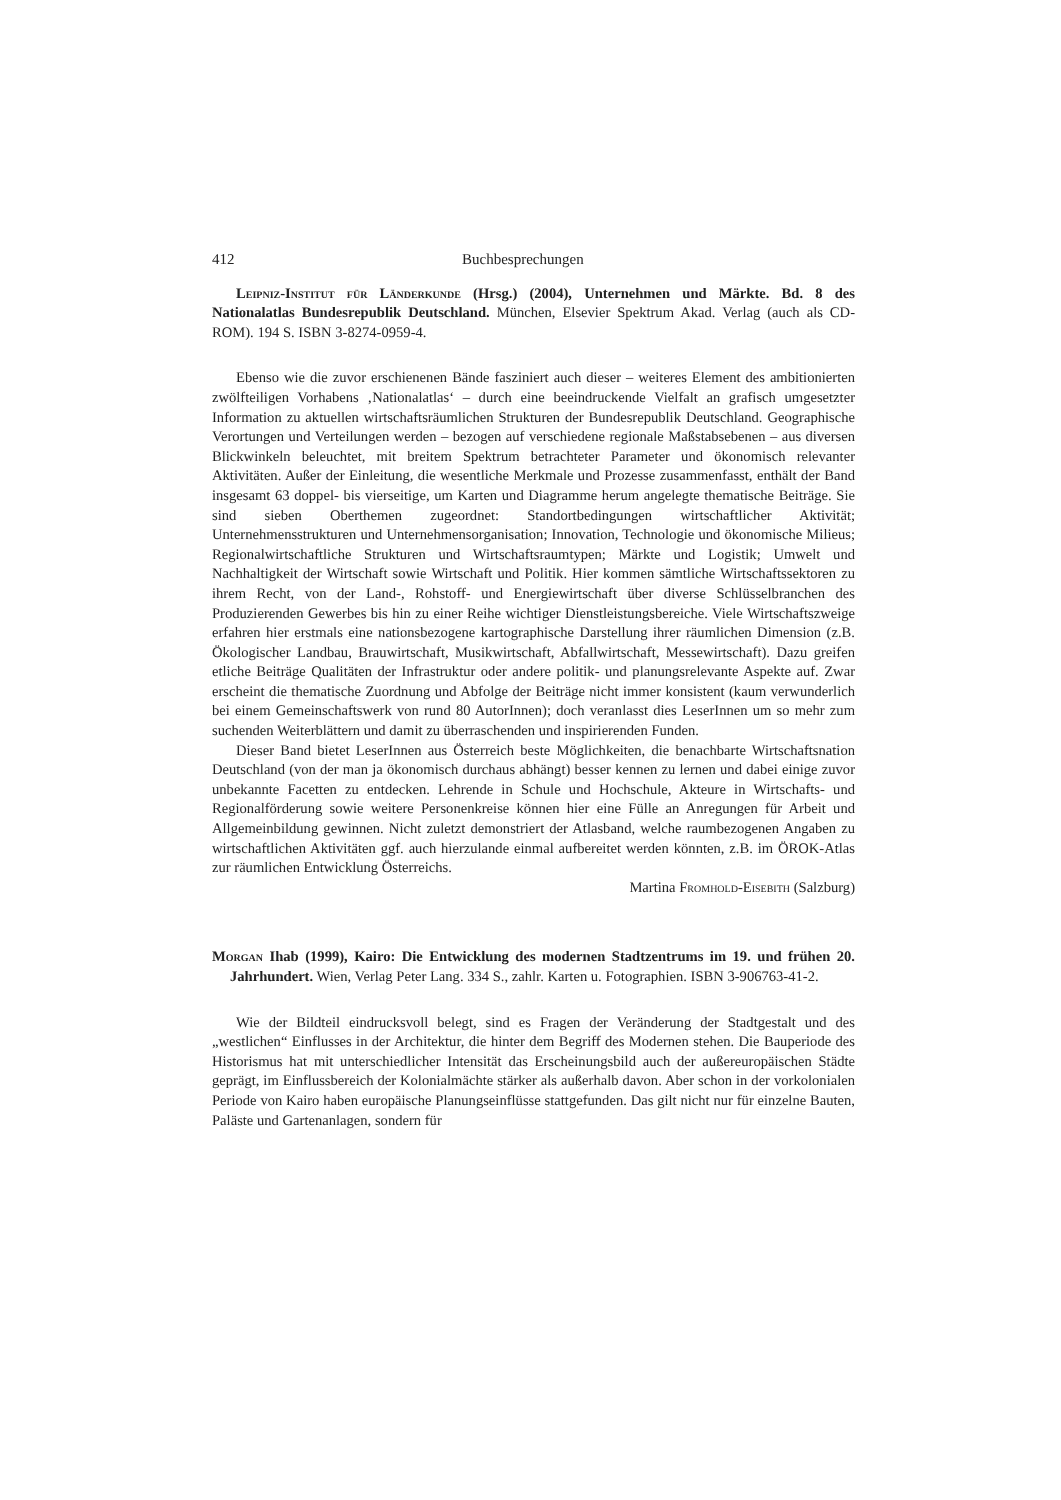412 Buchbesprechungen
Leipniz-Institut für Länderkunde (Hrsg.) (2004), Unternehmen und Märkte. Bd. 8 des Nationalatlas Bundesrepublik Deutschland. München, Elsevier Spektrum Akad. Verlag (auch als CD-ROM). 194 S. ISBN 3-8274-0959-4.
Ebenso wie die zuvor erschienenen Bände fasziniert auch dieser – weiteres Element des ambitionierten zwölfteiligen Vorhabens ‚Nationalatlas‘ – durch eine beeindruckende Vielfalt an grafisch umgesetzter Information zu aktuellen wirtschaftsräumlichen Strukturen der Bundesrepublik Deutschland. Geographische Verortungen und Verteilungen werden – bezogen auf verschiedene regionale Maßstabsebenen – aus diversen Blickwinkeln beleuchtet, mit breitem Spektrum betrachteter Parameter und ökonomisch relevanter Aktivitäten. Außer der Einleitung, die wesentliche Merkmale und Prozesse zusammenfasst, enthält der Band insgesamt 63 doppel- bis vierseitige, um Karten und Diagramme herum angelegte thematische Beiträge. Sie sind sieben Oberthemen zugeordnet: Standortbedingungen wirtschaftlicher Aktivität; Unternehmensstrukturen und Unternehmensorganisation; Innovation, Technologie und ökonomische Milieus; Regionalwirtschaftliche Strukturen und Wirtschaftsraumtypen; Märkte und Logistik; Umwelt und Nachhaltigkeit der Wirtschaft sowie Wirtschaft und Politik. Hier kommen sämtliche Wirtschaftssektoren zu ihrem Recht, von der Land-, Rohstoff- und Energiewirtschaft über diverse Schlüsselbranchen des Produzierenden Gewerbes bis hin zu einer Reihe wichtiger Dienstleistungsbereiche. Viele Wirtschaftszweige erfahren hier erstmals eine nationsbezogene kartographische Darstellung ihrer räumlichen Dimension (z.B. Ökologischer Landbau, Brauwirtschaft, Musikwirtschaft, Abfallwirtschaft, Messewirtschaft). Dazu greifen etliche Beiträge Qualitäten der Infrastruktur oder andere politik- und planungsrelevante Aspekte auf. Zwar erscheint die thematische Zuordnung und Abfolge der Beiträge nicht immer konsistent (kaum verwunderlich bei einem Gemeinschaftswerk von rund 80 AutorInnen); doch veranlasst dies LeserInnen um so mehr zum suchenden Weiterblättern und damit zu überraschenden und inspirierenden Funden.
Dieser Band bietet LeserInnen aus Österreich beste Möglichkeiten, die benachbarte Wirtschaftsnation Deutschland (von der man ja ökonomisch durchaus abhängt) besser kennen zu lernen und dabei einige zuvor unbekannte Facetten zu entdecken. Lehrende in Schule und Hochschule, Akteure in Wirtschafts- und Regionalförderung sowie weitere Personenkreise können hier eine Fülle an Anregungen für Arbeit und Allgemeinbildung gewinnen. Nicht zuletzt demonstriert der Atlasband, welche raumbezogenen Angaben zu wirtschaftlichen Aktivitäten ggf. auch hierzulande einmal aufbereitet werden könnten, z.B. im ÖROK-Atlas zur räumlichen Entwicklung Österreichs.
Martina Fromhold-Eisebith (Salzburg)
Morgan Ihab (1999), Kairo: Die Entwicklung des modernen Stadtzentrums im 19. und frühen 20. Jahrhundert. Wien, Verlag Peter Lang. 334 S., zahlr. Karten u. Fotographien. ISBN 3-906763-41-2.
Wie der Bildteil eindrucksvoll belegt, sind es Fragen der Veränderung der Stadtgestalt und des „westlichen“ Einflusses in der Architektur, die hinter dem Begriff des Modernen stehen. Die Bauperiode des Historismus hat mit unterschiedlicher Intensität das Erscheinungsbild auch der außereuropäischen Städte geprägt, im Einflussbereich der Kolonialmächte stärker als außerhalb davon. Aber schon in der vorkolonialen Periode von Kairo haben europäische Planungseinflüsse stattgefunden. Das gilt nicht nur für einzelne Bauten, Paläste und Gartenanlagen, sondern für